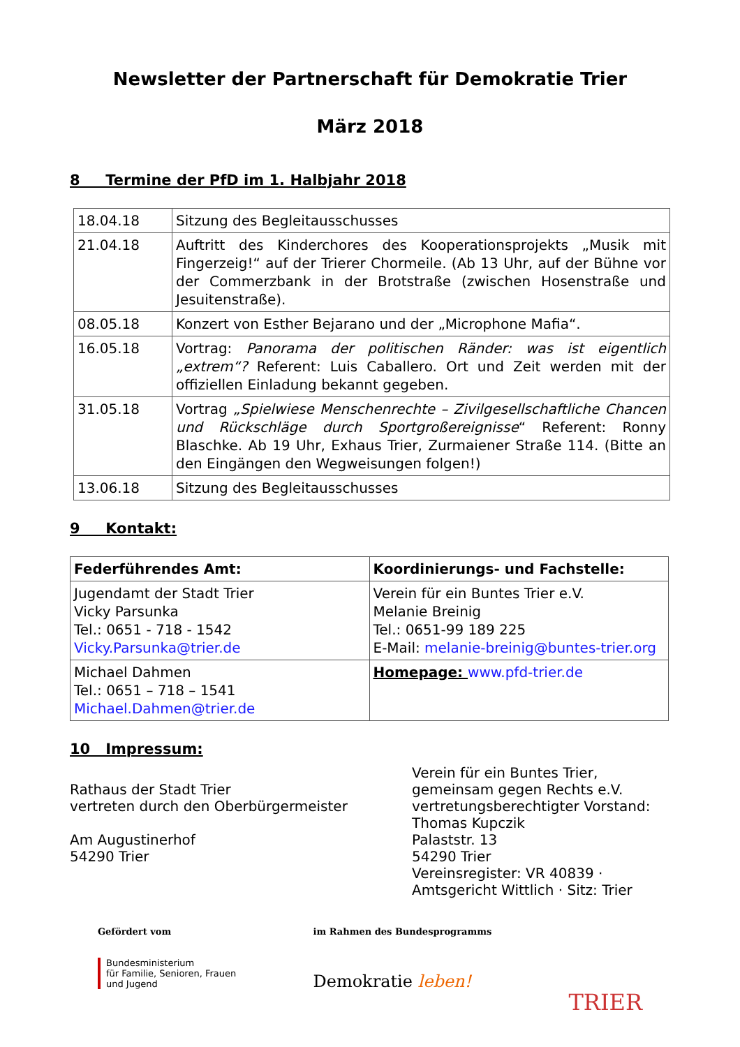Newsletter der Partnerschaft für Demokratie Trier
März 2018
8 Termine der PfD im 1. Halbjahr 2018
| 18.04.18 | Sitzung des Begleitausschusses |
| 21.04.18 | Auftritt des Kinderchores des Kooperationsprojekts „Musik mit Fingerzeig!“ auf der Trierer Chormeile. (Ab 13 Uhr, auf der Bühne vor der Commerzbank in der Brotstraße (zwischen Hosenstraße und Jesuitenstraße). |
| 08.05.18 | Konzert von Esther Bejarano und der „Microphone Mafia“. |
| 16.05.18 | Vortrag: Panorama der politischen Ränder: was ist eigentlich „extrem“? Referent: Luis Caballero. Ort und Zeit werden mit der offiziellen Einladung bekannt gegeben. |
| 31.05.18 | Vortrag „Spielwiese Menschenrechte – Zivilgesellschaftliche Chancen und Rückschläge durch Sportgroßereignisse “ Referent: Ronny Blaschke. Ab 19 Uhr, Exhaus Trier, Zurmaiener Straße 114. (Bitte an den Eingängen den Wegweisungen folgen!) |
| 13.06.18 | Sitzung des Begleitausschusses |
9 Kontakt:
| Federführendes Amt: | Koordinierungs- und Fachstelle: |
| Jugendamt der Stadt Trier Vicky Parsunka Tel.: 0651 - 718 - 1542 Vicky.Parsunka@trier.de | Verein für ein Buntes Trier e.V. Melanie Breinig Tel.: 0651-99 189 225 E-Mail: melanie-breinig@buntes-trier.org |
| Michael Dahmen Tel.: 0651 – 718 – 1541 Michael.Dahmen@trier.de | Homepage: www.pfd-trier.de |
10 Impressum:
Rathaus der Stadt Trier
vertreten durch den Oberbürgermeister
Am Augustinerhof
54290 Trier
Verein für ein Buntes Trier,
gemeinsam gegen Rechts e.V.
vertretungsberechtigter Vorstand:
Thomas Kupczik
Palaststr. 13
54290 Trier
Vereinsregister: VR 40839 ·
Amtsgericht Wittlich · Sitz: Trier
Gefördert vom
Bundesministerium
für Familie, Senioren, Frauen
und Jugend
im Rahmen des Bundesprogramms
Demokratie leben!
TRIER